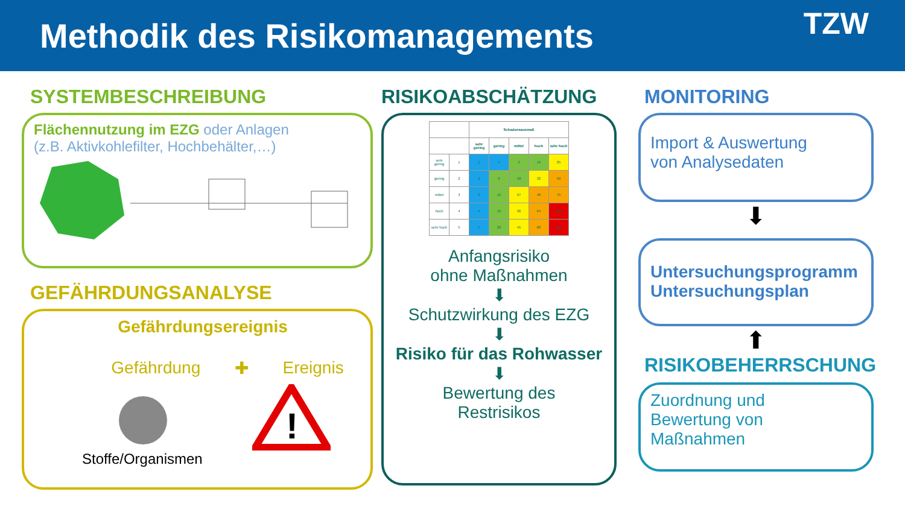Methodik des Risikomanagements
TZW
SYSTEMBESCHREIBUNG
Flächennutzung im EZG oder Anlagen
(z.B. Aktivkohlefilter, Hochbehälter,…)
GEFÄHRDUNGSANALYSE
Gefährdungsereignis
Gefährdung ✚ Ereignis
!
Stoffe/Organismen
RISIKOABSCHÄTZUNG
| | | Schadensausmaß | | | | |
| --- | --- | --- | --- | --- | --- | --- |
| | | sehr gering | gering | mittel | hoch | sehr hoch |
| sehr gering | 1 | 1 | 4 | 9 | 16 | 25 |
| gering | 2 | 2 | 8 | 18 | 32 | 50 |
| mittel | 3 | 3 | 12 | 27 | 48 | 75 |
| hoch | 4 | 4 | 16 | 36 | 64 | 100 |
| sehr hoch | 5 | 5 | 20 | 45 | 80 | 125 |
Anfangsrisiko
ohne Maßnahmen
⬇
Schutzwirkung des EZG
⬇
Risiko für das Rohwasser
⬇
Bewertung des
Restrisikos
MONITORING
Import & Auswertung
von Analysedaten
⬇
Untersuchungsprogramm
Untersuchungsplan
⬆
RISIKOBEHERRSCHUNG
Zuordnung und
Bewertung von
Maßnahmen